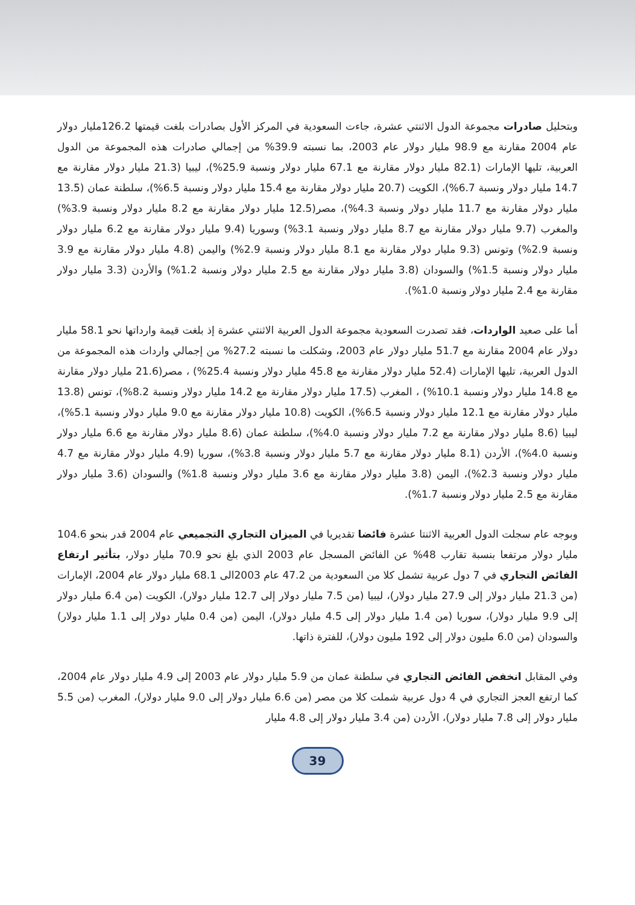وبتحليل صادرات مجموعة الدول الاثنتي عشرة، جاءت السعودية في المركز الأول بصادرات بلغت قيمتها 126.2مليار دولار عام 2004 مقارنة مع 98.9 مليار دولار عام 2003، بما نسبته 39.9% من إجمالي صادرات هذه المجموعة من الدول العربية، تليها الإمارات (82.1 مليار دولار مقارنة مع 67.1 مليار دولار ونسبة 25.9%)، ليبيا (21.3 مليار دولار مقارنة مع 14.7 مليار دولار ونسبة 6.7%)، الكويت (20.7 مليار دولار مقارنة مع 15.4 مليار دولار ونسبة 6.5%)، سلطنة عمان (13.5 مليار دولار مقارنة مع 11.7 مليار دولار ونسبة 4.3%)، مصر(12.5 مليار دولار مقارنة مع 8.2 مليار دولار ونسبة 3.9%) والمغرب (9.7 مليار دولار مقارنة مع 8.7 مليار دولار ونسبة 3.1%) وسوريا (9.4 مليار دولار مقارنة مع 6.2 مليار دولار ونسبة 2.9%) وتونس (9.3 مليار دولار مقارنة مع 8.1 مليار دولار ونسبة 2.9%) واليمن (4.8 مليار دولار مقارنة مع 3.9 مليار دولار ونسبة 1.5%) والسودان (3.8 مليار دولار مقارنة مع 2.5 مليار دولار ونسبة 1.2%) والأردن (3.3 مليار دولار مقارنة مع 2.4 مليار دولار ونسبة 1.0%).
أما على صعيد الواردات، فقد تصدرت السعودية مجموعة الدول العربية الاثنتي عشرة إذ بلغت قيمة وارداتها نحو 58.1 مليار دولار عام 2004 مقارنة مع 51.7 مليار دولار عام 2003، وشكلت ما نسبته 27.2% من إجمالي واردات هذه المجموعة من الدول العربية، تليها الإمارات (52.4 مليار دولار مقارنة مع 45.8 مليار دولار ونسبة 25.4%) ، مصر(21.6 مليار دولار مقارنة مع 14.8 مليار دولار ونسبة 10.1%) ، المغرب (17.5 مليار دولار مقارنة مع 14.2 مليار دولار ونسبة 8.2%)، تونس (13.8 مليار دولار مقارنة مع 12.1 مليار دولار ونسبة 6.5%)، الكويت (10.8 مليار دولار مقارنة مع 9.0 مليار دولار ونسبة 5.1%)، ليبيا (8.6 مليار دولار مقارنة مع 7.2 مليار دولار ونسبة 4.0%)، سلطنة عمان (8.6 مليار دولار مقارنة مع 6.6 مليار دولار ونسبة 4.0%)، الأردن (8.1 مليار دولار مقارنة مع 5.7 مليار دولار ونسبة 3.8%)، سوريا (4.9 مليار دولار مقارنة مع 4.7 مليار دولار ونسبة 2.3%)، اليمن (3.8 مليار دولار مقارنة مع 3.6 مليار دولار ونسبة 1.8%) والسودان (3.6 مليار دولار مقارنة مع 2.5 مليار دولار ونسبة 1.7%).
وبوجه عام سجلت الدول العربية الاثنتا عشرة فائضا تقديريا في الميزان التجاري التجميعي عام 2004 قدر بنحو 104.6 مليار دولار مرتفعا بنسبة تقارب 48% عن الفائض المسجل عام 2003 الذي بلغ نحو 70.9 مليار دولار، بتأثير ارتفاع الفائض التجاري في 7 دول عربية تشمل كلا من السعودية من 47.2 عام 2003الى 68.1 مليار دولار عام 2004، الإمارات (من 21.3 مليار دولار إلى 27.9 مليار دولار)، ليبيا (من 7.5 مليار دولار إلى 12.7 مليار دولار)، الكويت (من 6.4 مليار دولار إلى 9.9 مليار دولار)، سوريا (من 1.4 مليار دولار إلى 4.5 مليار دولار)، اليمن (من 0.4 مليار دولار إلى 1.1 مليار دولار) والسودان (من 6.0 مليون دولار إلى 192 مليون دولار)، للفترة ذاتها.
وفي المقابل انخفض الفائض التجاري في سلطنة عمان من 5.9 مليار دولار عام 2003 إلى 4.9 مليار دولار عام 2004، كما ارتفع العجز التجاري في 4 دول عربية شملت كلا من مصر (من 6.6 مليار دولار إلى 9.0 مليار دولار)، المغرب (من 5.5 مليار دولار إلى 7.8 مليار دولار)، الأردن (من 3.4 مليار دولار إلى 4.8 مليار
39